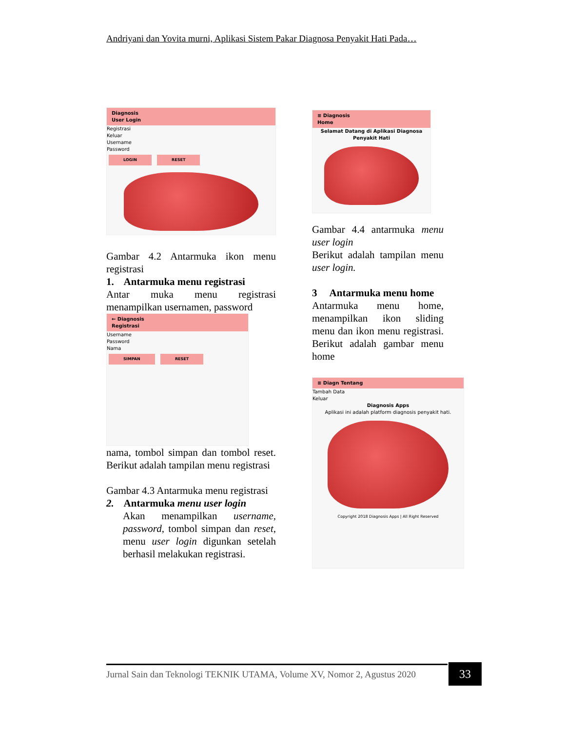Andriyani dan Yovita murni, Aplikasi Sistem Pakar Diagnosa Penyakit Hati Pada…
Diagnosis
User Login
Registrasi
Keluar
Username
Password
LOGIN RESET
Gambar 4.2 Antarmuka ikon menu registrasi
1. Antarmuka menu registrasi
Antar muka menu registrasi menampilkan usernamen, password
← Diagnosis
Registrasi
Username
Password
Nama
SIMPAN RESET
nama, tombol simpan dan tombol reset. Berikut adalah tampilan menu registrasi
Gambar 4.3 Antarmuka menu registrasi
2. Antarmuka menu user login
Akan menampilkan username, password, tombol simpan dan reset, menu user login digunkan setelah berhasil melakukan registrasi.
≡ Diagnosis
Home
Selamat Datang di Aplikasi Diagnosa Penyakit Hati
Gambar 4.4 antarmuka menu user login
Berikut adalah tampilan menu user login.
3 Antarmuka menu home
Antarmuka menu home, menampilkan ikon sliding menu dan ikon menu registrasi. Berikut adalah gambar menu home
≡ Diagn Tentang
Tambah Data
Keluar
Diagnosis Apps
Aplikasi ini adalah platform diagnosis penyakit hati.
Copyright 2018 Diagnosis Apps | All Right Reserved
Jurnal Sain dan Teknologi TEKNIK UTAMA, Volume XV, Nomor 2, Agustus 2020
33